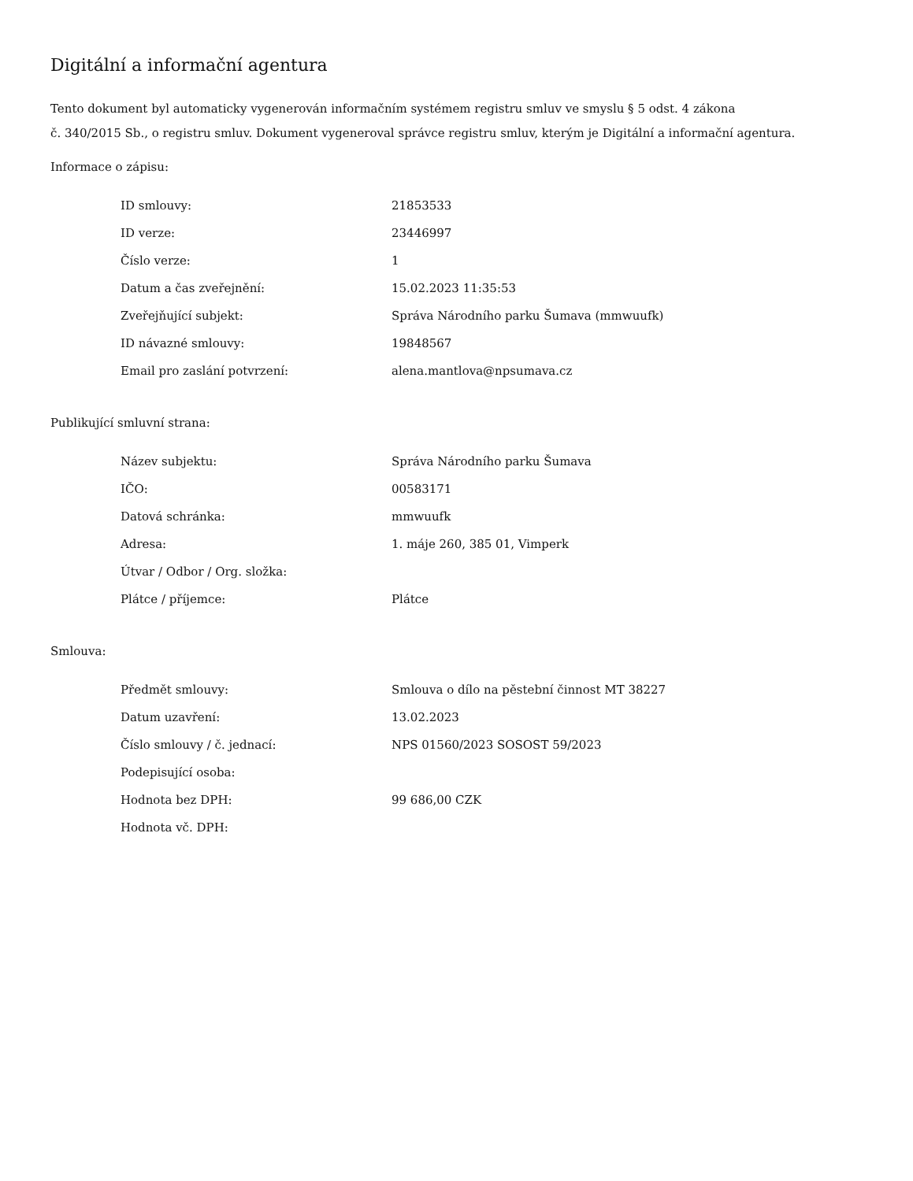Digitální a informační agentura
Tento dokument byl automaticky vygenerován informačním systémem registru smluv ve smyslu § 5 odst. 4 zákona
č. 340/2015 Sb., o registru smluv. Dokument vygeneroval správce registru smluv, kterým je Digitální a informační agentura.
Informace o zápisu:
| ID smlouvy: | 21853533 |
| ID verze: | 23446997 |
| Číslo verze: | 1 |
| Datum a čas zveřejnění: | 15.02.2023 11:35:53 |
| Zveřejňující subjekt: | Správa Národního parku Šumava (mmwuufk) |
| ID návazné smlouvy: | 19848567 |
| Email pro zaslání potvrzení: | alena.mantlova@npsumava.cz |
Publikující smluvní strana:
| Název subjektu: | Správa Národního parku Šumava |
| IČO: | 00583171 |
| Datová schránka: | mmwuufk |
| Adresa: | 1. máje 260, 385 01, Vimperk |
| Útvar / Odbor / Org. složka: | |
| Plátce / příjemce: | Plátce |
Smlouva:
| Předmět smlouvy: | Smlouva o dílo na pěstební činnost MT 38227 |
| Datum uzavření: | 13.02.2023 |
| Číslo smlouvy / č. jednací: | NPS 01560/2023 SOSOST 59/2023 |
| Podepisující osoba: | |
| Hodnota bez DPH: | 99 686,00 CZK |
| Hodnota vč. DPH: | |